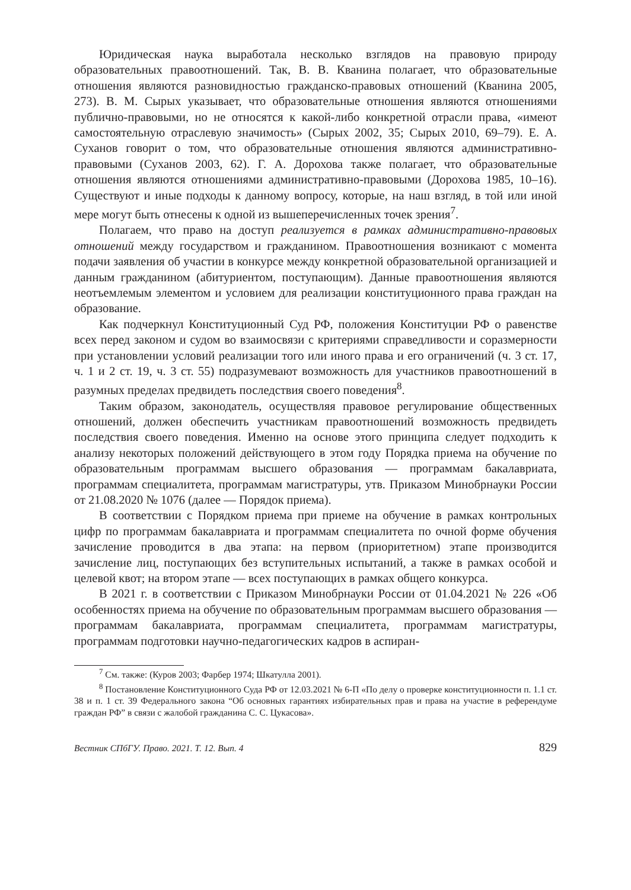Юридическая наука выработала несколько взглядов на правовую природу образовательных правоотношений. Так, В. В. Кванина полагает, что образовательные отношения являются разновидностью гражданско-правовых отношений (Кванина 2005, 273). В. М. Сырых указывает, что образовательные отношения являются отношениями публично-правовыми, но не относятся к какой-либо конкретной отрасли права, «имеют самостоятельную отраслевую значимость» (Сырых 2002, 35; Сырых 2010, 69–79). Е. А. Суханов говорит о том, что образовательные отношения являются административно-правовыми (Суханов 2003, 62). Г. А. Дорохова также полагает, что образовательные отношения являются отношениями административно-правовыми (Дорохова 1985, 10–16). Существуют и иные подходы к данному вопросу, которые, на наш взгляд, в той или иной мере могут быть отнесены к одной из вышеперечисленных точек зрения<sup>7</sup>.
Полагаем, что право на доступ реализуется в рамках административно-правовых отношений между государством и гражданином. Правоотношения возникают с момента подачи заявления об участии в конкурсе между конкретной образовательной организацией и данным гражданином (абитуриентом, поступающим). Данные правоотношения являются неотъемлемым элементом и условием для реализации конституционного права граждан на образование.
Как подчеркнул Конституционный Суд РФ, положения Конституции РФ о равенстве всех перед законом и судом во взаимосвязи с критериями справедливости и соразмерности при установлении условий реализации того или иного права и его ограничений (ч. 3 ст. 17, ч. 1 и 2 ст. 19, ч. 3 ст. 55) подразумевают возможность для участников правоотношений в разумных пределах предвидеть последствия своего поведения<sup>8</sup>.
Таким образом, законодатель, осуществляя правовое регулирование общественных отношений, должен обеспечить участникам правоотношений возможность предвидеть последствия своего поведения. Именно на основе этого принципа следует подходить к анализу некоторых положений действующего в этом году Порядка приема на обучение по образовательным программам высшего образования — программам бакалавриата, программам специалитета, программам магистратуры, утв. Приказом Минобрнауки России от 21.08.2020 № 1076 (далее — Порядок приема).
В соответствии с Порядком приема при приеме на обучение в рамках контрольных цифр по программам бакалавриата и программам специалитета по очной форме обучения зачисление проводится в два этапа: на первом (приоритетном) этапе производится зачисление лиц, поступающих без вступительных испытаний, а также в рамках особой и целевой квот; на втором этапе — всех поступающих в рамках общего конкурса.
В 2021 г. в соответствии с Приказом Минобрнауки России от 01.04.2021 № 226 «Об особенностях приема на обучение по образовательным программам высшего образования — программам бакалавриата, программам специалитета, программам магистратуры, программам подготовки научно-педагогических кадров в аспиран-
<sup>7</sup> См. также: (Куров 2003; Фарбер 1974; Шкатулла 2001).
<sup>8</sup> Постановление Конституционного Суда РФ от 12.03.2021 № 6-П «По делу о проверке конституционности п. 1.1 ст. 38 и п. 1 ст. 39 Федерального закона “Об основных гарантиях избирательных прав и права на участие в референдуме граждан РФ” в связи с жалобой гражданина С. С. Цукасова».
Вестник СПбГУ. Право. 2021. Т. 12. Вып. 4 829